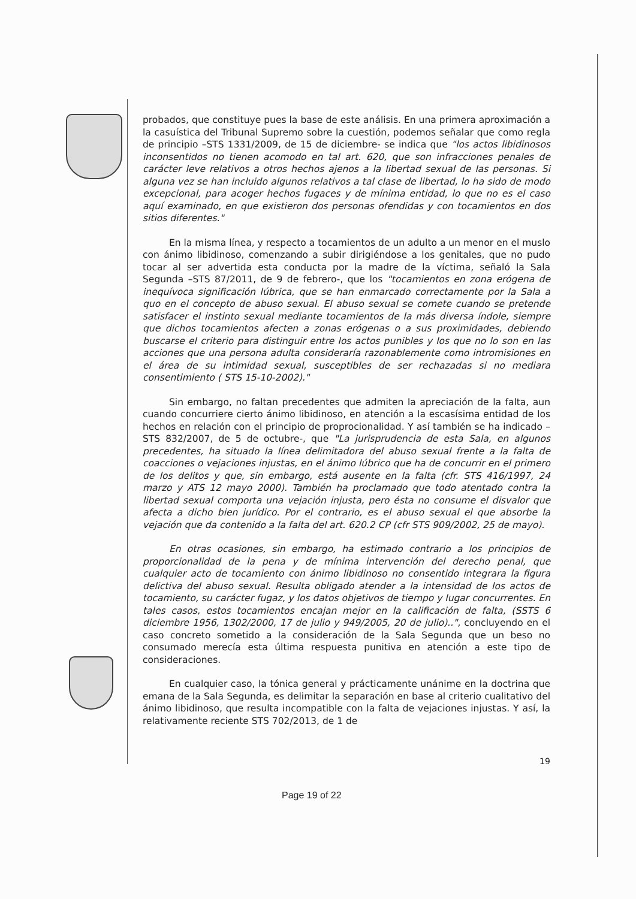probados, que constituye pues la base de este análisis. En una primera aproximación a la casuística del Tribunal Supremo sobre la cuestión, podemos señalar que como regla de principio –STS 1331/2009, de 15 de diciembre- se indica que "los actos libidinosos inconsentidos no tienen acomodo en tal art. 620, que son infracciones penales de carácter leve relativos a otros hechos ajenos a la libertad sexual de las personas. Si alguna vez se han incluido algunos relativos a tal clase de libertad, lo ha sido de modo excepcional, para acoger hechos fugaces y de mínima entidad, lo que no es el caso aquí examinado, en que existieron dos personas ofendidas y con tocamientos en dos sitios diferentes."
En la misma línea, y respecto a tocamientos de un adulto a un menor en el muslo con ánimo libidinoso, comenzando a subir dirigiéndose a los genitales, que no pudo tocar al ser advertida esta conducta por la madre de la víctima, señaló la Sala Segunda –STS 87/2011, de 9 de febrero-, que los "tocamientos en zona erógena de inequívoca significación lúbrica, que se han enmarcado correctamente por la Sala a quo en el concepto de abuso sexual. El abuso sexual se comete cuando se pretende satisfacer el instinto sexual mediante tocamientos de la más diversa índole, siempre que dichos tocamientos afecten a zonas erógenas o a sus proximidades, debiendo buscarse el criterio para distinguir entre los actos punibles y los que no lo son en las acciones que una persona adulta consideraría razonablemente como intromisiones en el área de su intimidad sexual, susceptibles de ser rechazadas si no mediara consentimiento ( STS 15-10-2002)."
Sin embargo, no faltan precedentes que admiten la apreciación de la falta, aun cuando concurriere cierto ánimo libidinoso, en atención a la escasísima entidad de los hechos en relación con el principio de proprocionalidad. Y así también se ha indicado –STS 832/2007, de 5 de octubre-, que "La jurisprudencia de esta Sala, en algunos precedentes, ha situado la línea delimitadora del abuso sexual frente a la falta de coacciones o vejaciones injustas, en el ánimo lúbrico que ha de concurrir en el primero de los delitos y que, sin embargo, está ausente en la falta (cfr. STS 416/1997, 24 marzo y ATS 12 mayo 2000). También ha proclamado que todo atentado contra la libertad sexual comporta una vejación injusta, pero ésta no consume el disvalor que afecta a dicho bien jurídico. Por el contrario, es el abuso sexual el que absorbe la vejación que da contenido a la falta del art. 620.2 CP (cfr STS 909/2002, 25 de mayo).
En otras ocasiones, sin embargo, ha estimado contrario a los principios de proporcionalidad de la pena y de mínima intervención del derecho penal, que cualquier acto de tocamiento con ánimo libidinoso no consentido integrara la figura delictiva del abuso sexual. Resulta obligado atender a la intensidad de los actos de tocamiento, su carácter fugaz, y los datos objetivos de tiempo y lugar concurrentes. En tales casos, estos tocamientos encajan mejor en la calificación de falta, (SSTS 6 diciembre 1956, 1302/2000, 17 de julio y 949/2005, 20 de julio)..", concluyendo en el caso concreto sometido a la consideración de la Sala Segunda que un beso no consumado merecía esta última respuesta punitiva en atención a este tipo de consideraciones.
En cualquier caso, la tónica general y prácticamente unánime en la doctrina que emana de la Sala Segunda, es delimitar la separación en base al criterio cualitativo del ánimo libidinoso, que resulta incompatible con la falta de vejaciones injustas. Y así, la relativamente reciente STS 702/2013, de 1 de
19
Page 19 of 22